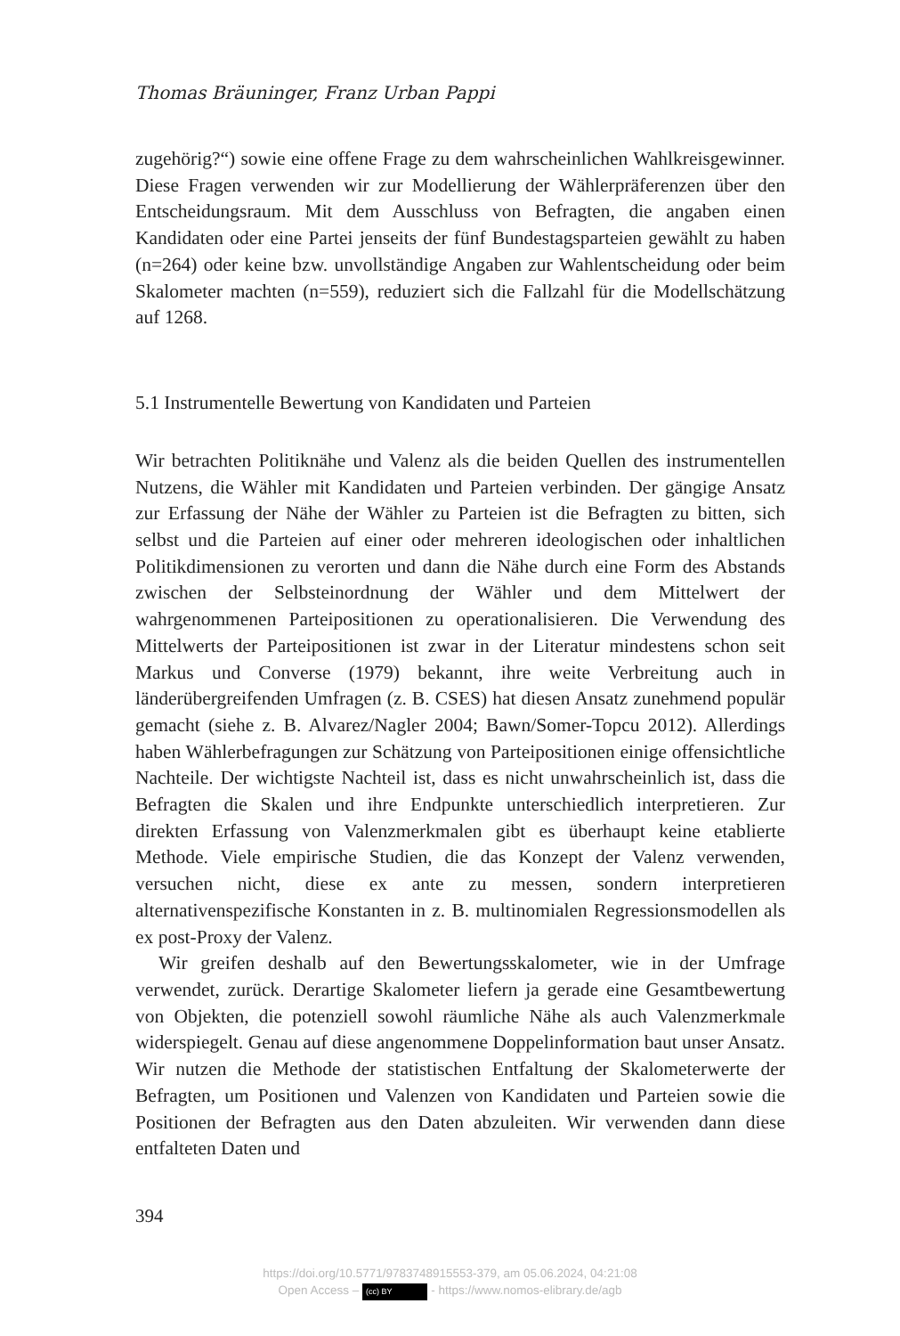Thomas Bräuninger, Franz Urban Pappi
zugehörig?“) sowie eine offene Frage zu dem wahrscheinlichen Wahlkreisgewinner. Diese Fragen verwenden wir zur Modellierung der Wählerpräferenzen über den Entscheidungsraum. Mit dem Ausschluss von Befragten, die angaben einen Kandidaten oder eine Partei jenseits der fünf Bundestagsparteien gewählt zu haben (n=264) oder keine bzw. unvollständige Angaben zur Wahlentscheidung oder beim Skalometer machten (n=559), reduziert sich die Fallzahl für die Modellschätzung auf 1268.
5.1 Instrumentelle Bewertung von Kandidaten und Parteien
Wir betrachten Politiknähe und Valenz als die beiden Quellen des instrumentellen Nutzens, die Wähler mit Kandidaten und Parteien verbinden. Der gängige Ansatz zur Erfassung der Nähe der Wähler zu Parteien ist die Befragten zu bitten, sich selbst und die Parteien auf einer oder mehreren ideologischen oder inhaltlichen Politikdimensionen zu verorten und dann die Nähe durch eine Form des Abstands zwischen der Selbsteinordnung der Wähler und dem Mittelwert der wahrgenommenen Parteipositionen zu operationalisieren. Die Verwendung des Mittelwerts der Parteipositionen ist zwar in der Literatur mindestens schon seit Markus und Converse (1979) bekannt, ihre weite Verbreitung auch in länderübergreifenden Umfragen (z. B. CSES) hat diesen Ansatz zunehmend populär gemacht (siehe z. B. Alvarez/Nagler 2004; Bawn/Somer-Topcu 2012). Allerdings haben Wählerbefragungen zur Schätzung von Parteipositionen einige offensichtliche Nachteile. Der wichtigste Nachteil ist, dass es nicht unwahrscheinlich ist, dass die Befragten die Skalen und ihre Endpunkte unterschiedlich interpretieren. Zur direkten Erfassung von Valenzmerkmalen gibt es überhaupt keine etablierte Methode. Viele empirische Studien, die das Konzept der Valenz verwenden, versuchen nicht, diese ex ante zu messen, sondern interpretieren alternativenspezifische Konstanten in z. B. multinomialen Regressionsmodellen als ex post-Proxy der Valenz.
Wir greifen deshalb auf den Bewertungsskalometer, wie in der Umfrage verwendet, zurück. Derartige Skalometer liefern ja gerade eine Gesamtbewertung von Objekten, die potenziell sowohl räumliche Nähe als auch Valenzmerkmale widerspiegelt. Genau auf diese angenommene Doppelinformation baut unser Ansatz. Wir nutzen die Methode der statistischen Entfaltung der Skalometerwerte der Befragten, um Positionen und Valenzen von Kandidaten und Parteien sowie die Positionen der Befragten aus den Daten abzuleiten. Wir verwenden dann diese entfalteten Daten und
394
https://doi.org/10.5771/9783748915553-379, am 05.06.2024, 04:21:08
Open Access – (cc) BY - https://www.nomos-elibrary.de/agb